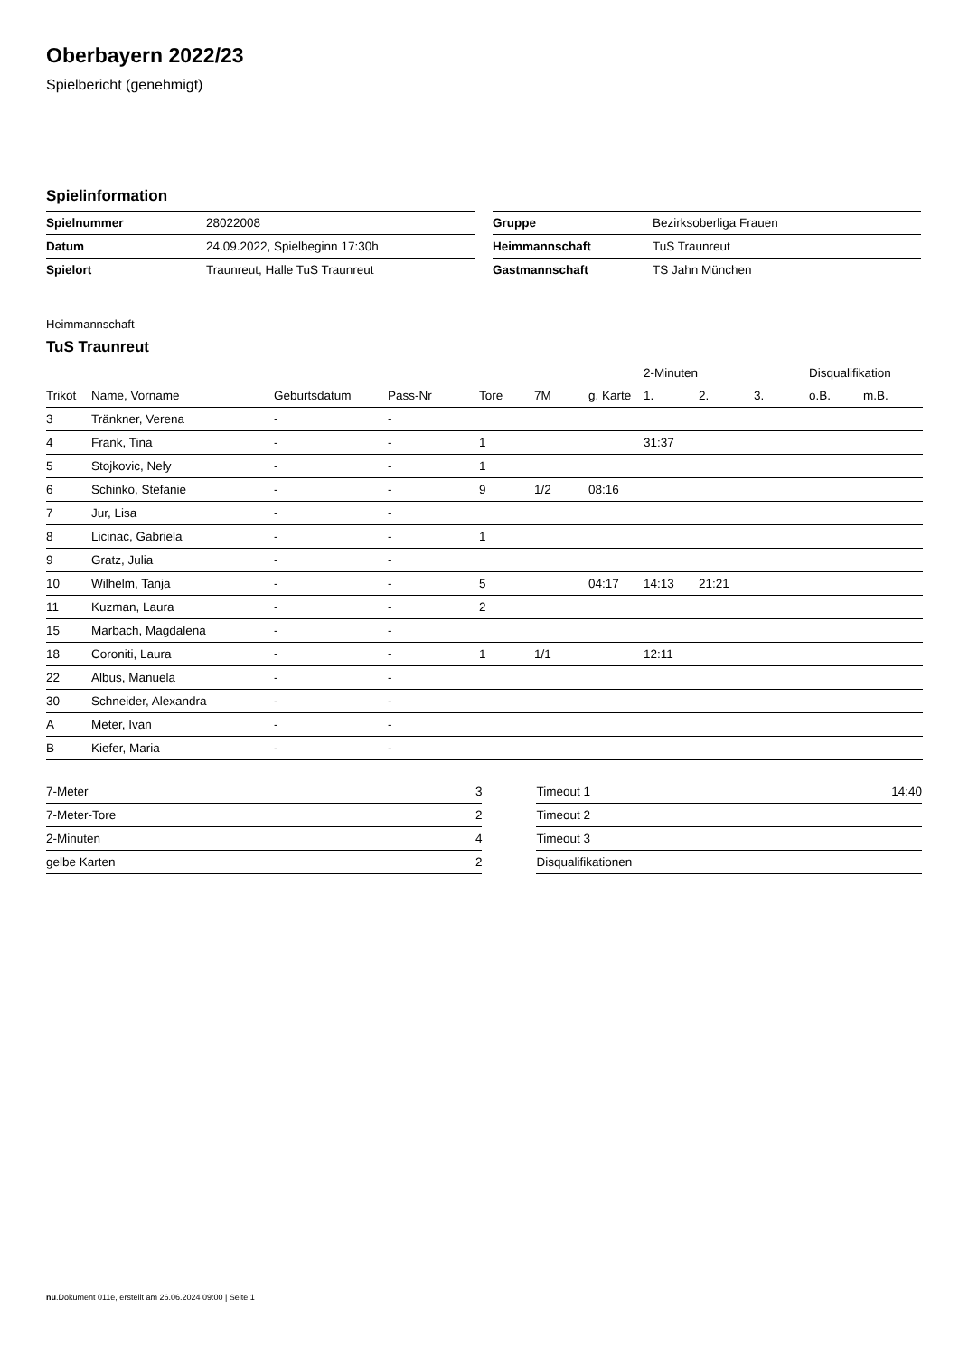Oberbayern 2022/23
Spielbericht (genehmigt)
Spielinformation
| Spielnummer | 28022008 |
| Datum | 24.09.2022, Spielbeginn 17:30h |
| Spielort | Traunreut, Halle TuS Traunreut |
| Gruppe | Bezirksoberliga Frauen |
| Heimmannschaft | TuS Traunreut |
| Gastmannschaft | TS Jahn München |
Heimmannschaft
TuS Traunreut
| | | | | | | | 2-Minuten | | | Disqualifikation | |
| --- | --- | --- | --- | --- | --- | --- | --- | --- | --- | --- | --- |
| Trikot | Name, Vorname | Geburtsdatum | Pass-Nr | Tore | 7M | g. Karte | 1. | 2. | 3. | o.B. | m.B. |
| 3 | Tränkner, Verena | - | - | | | | | | | | |
| 4 | Frank, Tina | - | - | 1 | | | 31:37 | | | | |
| 5 | Stojkovic, Nely | - | - | 1 | | | | | | | |
| 6 | Schinko, Stefanie | - | - | 9 | 1/2 | 08:16 | | | | | |
| 7 | Jur, Lisa | - | - | | | | | | | | |
| 8 | Licinac, Gabriela | - | - | 1 | | | | | | | |
| 9 | Gratz, Julia | - | - | | | | | | | | |
| 10 | Wilhelm, Tanja | - | - | 5 | | 04:17 | 14:13 | 21:21 | | | |
| 11 | Kuzman, Laura | - | - | 2 | | | | | | | |
| 15 | Marbach, Magdalena | - | - | | | | | | | | |
| 18 | Coroniti, Laura | - | - | 1 | 1/1 | | 12:11 | | | | |
| 22 | Albus, Manuela | - | - | | | | | | | | |
| 30 | Schneider, Alexandra | - | - | | | | | | | | |
| A | Meter, Ivan | - | - | | | | | | | | |
| B | Kiefer, Maria | - | - | | | | | | | | |
| 7-Meter | 3 |
| 7-Meter-Tore | 2 |
| 2-Minuten | 4 |
| gelbe Karten | 2 |
| Timeout 1 | 14:40 |
| Timeout 2 | |
| Timeout 3 | |
| Disqualifikationen | |
nu.Dokument 011e, erstellt am 26.06.2024 09:00 | Seite 1